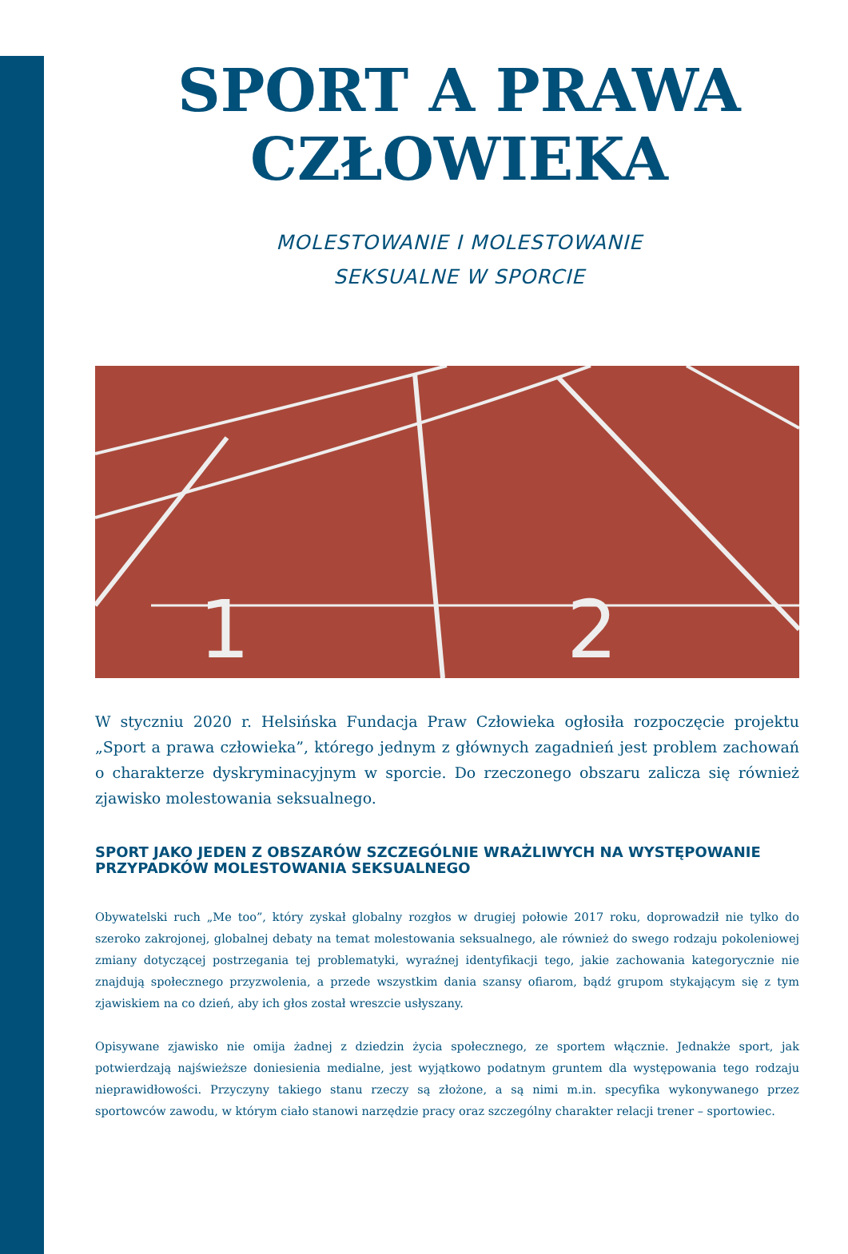SPORT A PRAWA
CZŁOWIEKA
MOLESTOWANIE I MOLESTOWANIE
SEKSUALNE W SPORCIE
1
2
W styczniu 2020 r. Helsińska Fundacja Praw Człowieka ogłosiła rozpoczęcie projektu „Sport a prawa człowieka”, którego jednym z głównych zagadnień jest problem zachowań o charakterze dyskryminacyjnym w sporcie. Do rzeczonego obszaru zalicza się również zjawisko molestowania seksualnego.
SPORT JAKO JEDEN Z OBSZARÓW SZCZEGÓLNIE WRAŻLIWYCH NA WYSTĘPOWANIE PRZYPADKÓW MOLESTOWANIA SEKSUALNEGO
Obywatelski ruch „Me too”, który zyskał globalny rozgłos w drugiej połowie 2017 roku, doprowadził nie tylko do szeroko zakrojonej, globalnej debaty na temat molestowania seksualnego, ale również do swego rodzaju pokoleniowej zmiany dotyczącej postrzegania tej problematyki, wyraźnej identyfikacji tego, jakie zachowania kategorycznie nie znajdują społecznego przyzwolenia, a przede wszystkim dania szansy ofiarom, bądź grupom stykającym się z tym zjawiskiem na co dzień, aby ich głos został wreszcie usłyszany.
Opisywane zjawisko nie omija żadnej z dziedzin życia społecznego, ze sportem włącznie. Jednakże sport, jak potwierdzają najświeższe doniesienia medialne, jest wyjątkowo podatnym gruntem dla występowania tego rodzaju nieprawidłowości. Przyczyny takiego stanu rzeczy są złożone, a są nimi m.in. specyfika wykonywanego przez sportowców zawodu, w którym ciało stanowi narzędzie pracy oraz szczególny charakter relacji trener – sportowiec.